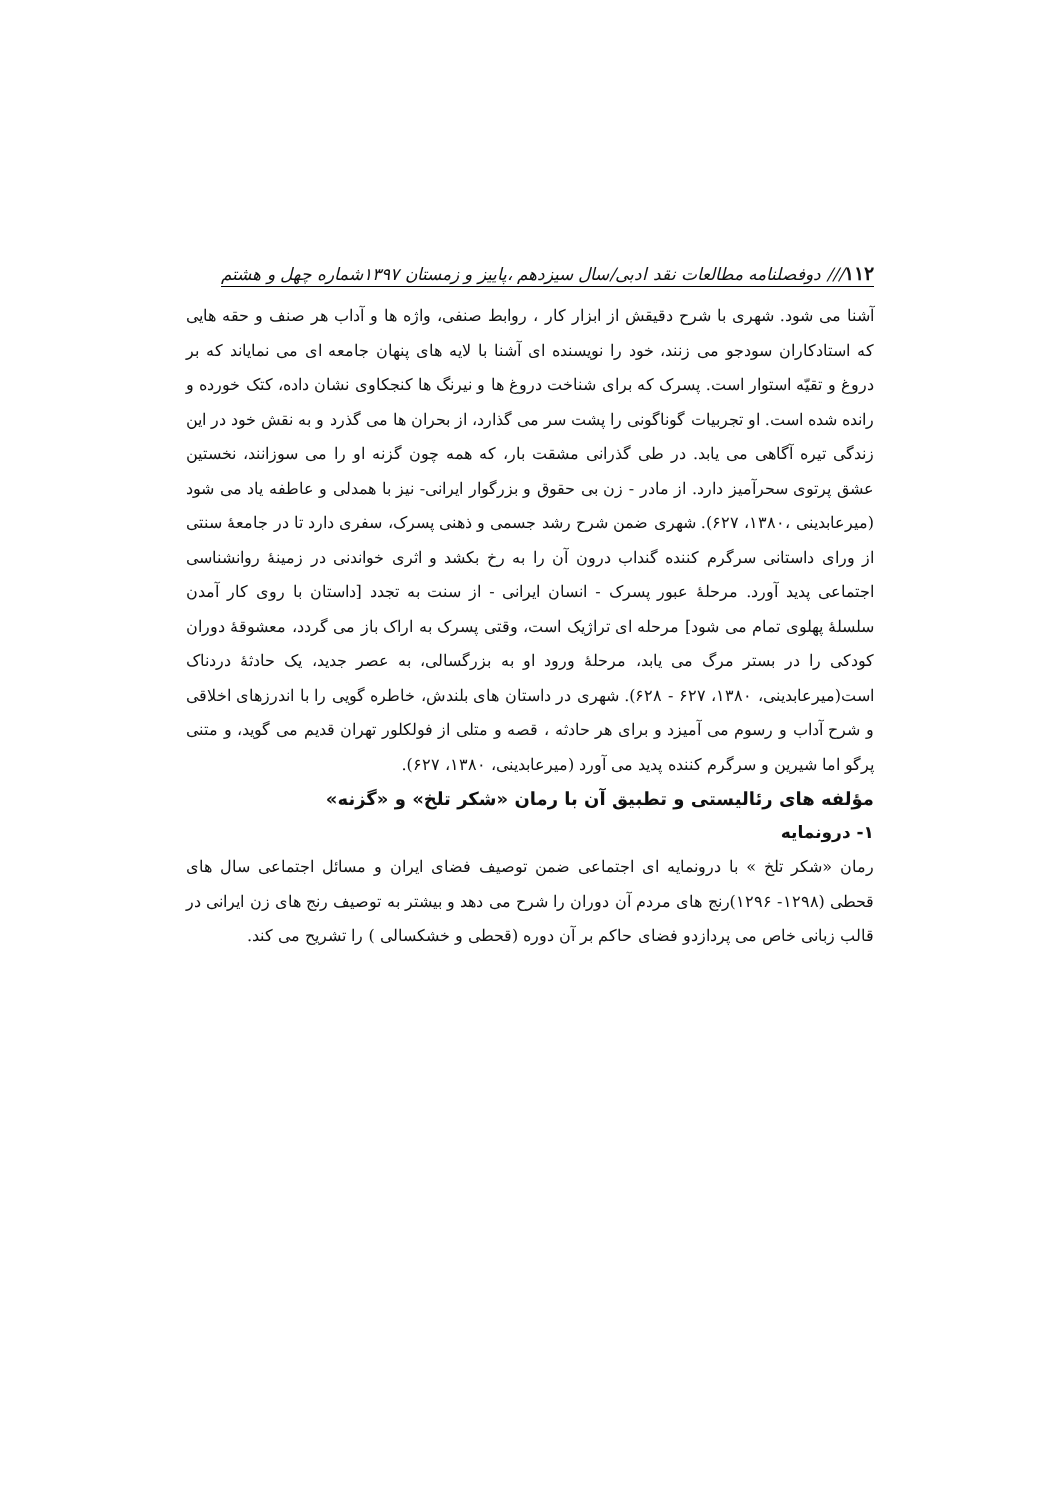۱۱۲/// دوفصلنامه مطالعات نقد ادبی/سال سیزدهم ،پاییز و زمستان ۱۳۹۷شماره چهل و هشتم
آشنا می شود. شهری با شرح دقیقش از ابزار کار ، روابط صنفی، واژه ها و آداب هر صنف و حقه هایی که استادکاران سودجو می زنند، خود را نویسنده ای آشنا با لایه های پنهان جامعه ای می نمایاند که بر دروغ و تقیّه استوار است. پسرک که برای شناخت دروغ ها و نیرنگ ها کنجکاوی نشان داده، کتک خورده و رانده شده است. او تجربیات گوناگونی را پشت سر می گذارد، از بحران ها می گذرد و به نقش خود در این زندگی تیره آگاهی می یابد. در طی گذرانی مشقت بار، که همه چون گزنه او را می سوزانند، نخستین عشق پرتوی سحرآمیز دارد. از مادر - زن بی حقوق و بزرگوار ایرانی- نیز با همدلی و عاطفه یاد می شود (میرعابدینی ،۱۳۸۰، ۶۲۷). شهری ضمن شرح رشد جسمی و ذهنی پسرک، سفری دارد تا در جامعهٔ سنتی از ورای داستانی سرگرم کننده گنداب درون آن را به رخ بکشد و اثری خواندنی در زمینهٔ روانشناسی اجتماعی پدید آورد. مرحلهٔ عبور پسرک - انسان ایرانی - از سنت به تجدد [داستان با روی کار آمدن سلسلهٔ پهلوی تمام می شود] مرحله ای تراژیک است، وقتی پسرک به اراک باز می گردد، معشوقهٔ دوران کودکی را در بستر مرگ می یابد، مرحلهٔ ورود او به بزرگسالی، به عصر جدید، یک حادثهٔ دردناک است(میرعابدینی، ۱۳۸۰، ۶۲۷ - ۶۲۸). شهری در داستان های بلندش، خاطره گویی را با اندرزهای اخلاقی و شرح آداب و رسوم می آمیزد و برای هر حادثه ، قصه و متلی از فولکلور تهران قدیم می گوید، و متنی پرگو اما شیرین و سرگرم کننده پدید می آورد (میرعابدینی، ۱۳۸۰، ۶۲۷).
مؤلفه های رئالیستی و تطبیق آن با رمان «شکر تلخ» و «گزنه»
۱- درونمایه
رمان «شکر تلخ » با درونمایه ای اجتماعی ضمن توصیف فضای ایران و مسائل اجتماعی سال های قحطی (۱۲۹۸- ۱۲۹۶)رنج های مردم آن دوران را شرح می دهد و بیشتر به توصیف رنج های زن ایرانی در قالب زبانی خاص می پردازدو فضای حاکم بر آن دوره (قحطی و خشکسالی ) را تشریح می کند.